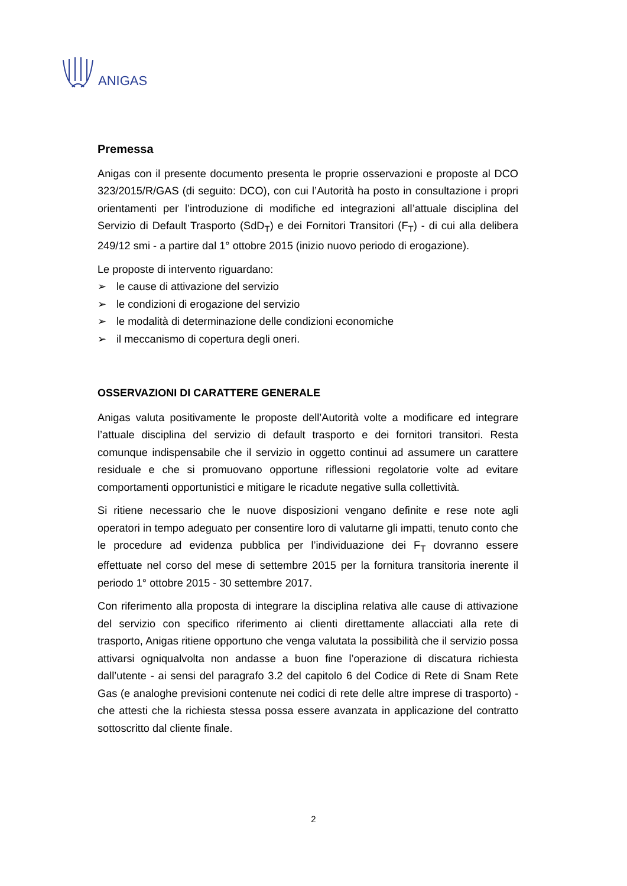ANIGAS
Premessa
Anigas con il presente documento presenta le proprie osservazioni e proposte al DCO 323/2015/R/GAS (di seguito: DCO), con cui l’Autorità ha posto in consultazione i propri orientamenti per l’introduzione di modifiche ed integrazioni all’attuale disciplina del Servizio di Default Trasporto (SdD<sub>T</sub>) e dei Fornitori Transitori (F<sub>T</sub>) - di cui alla delibera 249/12 smi - a partire dal 1° ottobre 2015 (inizio nuovo periodo di erogazione).
Le proposte di intervento riguardano:
➢ le cause di attivazione del servizio
➢ le condizioni di erogazione del servizio
➢ le modalità di determinazione delle condizioni economiche
➢ il meccanismo di copertura degli oneri.
OSSERVAZIONI DI CARATTERE GENERALE
Anigas valuta positivamente le proposte dell’Autorità volte a modificare ed integrare l’attuale disciplina del servizio di default trasporto e dei fornitori transitori. Resta comunque indispensabile che il servizio in oggetto continui ad assumere un carattere residuale e che si promuovano opportune riflessioni regolatorie volte ad evitare comportamenti opportunistici e mitigare le ricadute negative sulla collettività.
Si ritiene necessario che le nuove disposizioni vengano definite e rese note agli operatori in tempo adeguato per consentire loro di valutarne gli impatti, tenuto conto che le procedure ad evidenza pubblica per l’individuazione dei F<sub>T</sub> dovranno essere effettuate nel corso del mese di settembre 2015 per la fornitura transitoria inerente il periodo 1° ottobre 2015 - 30 settembre 2017.
Con riferimento alla proposta di integrare la disciplina relativa alle cause di attivazione del servizio con specifico riferimento ai clienti direttamente allacciati alla rete di trasporto, Anigas ritiene opportuno che venga valutata la possibilità che il servizio possa attivarsi ogniqualvolta non andasse a buon fine l’operazione di discatura richiesta dall’utente - ai sensi del paragrafo 3.2 del capitolo 6 del Codice di Rete di Snam Rete Gas (e analoghe previsioni contenute nei codici di rete delle altre imprese di trasporto) - che attesti che la richiesta stessa possa essere avanzata in applicazione del contratto sottoscritto dal cliente finale.
2